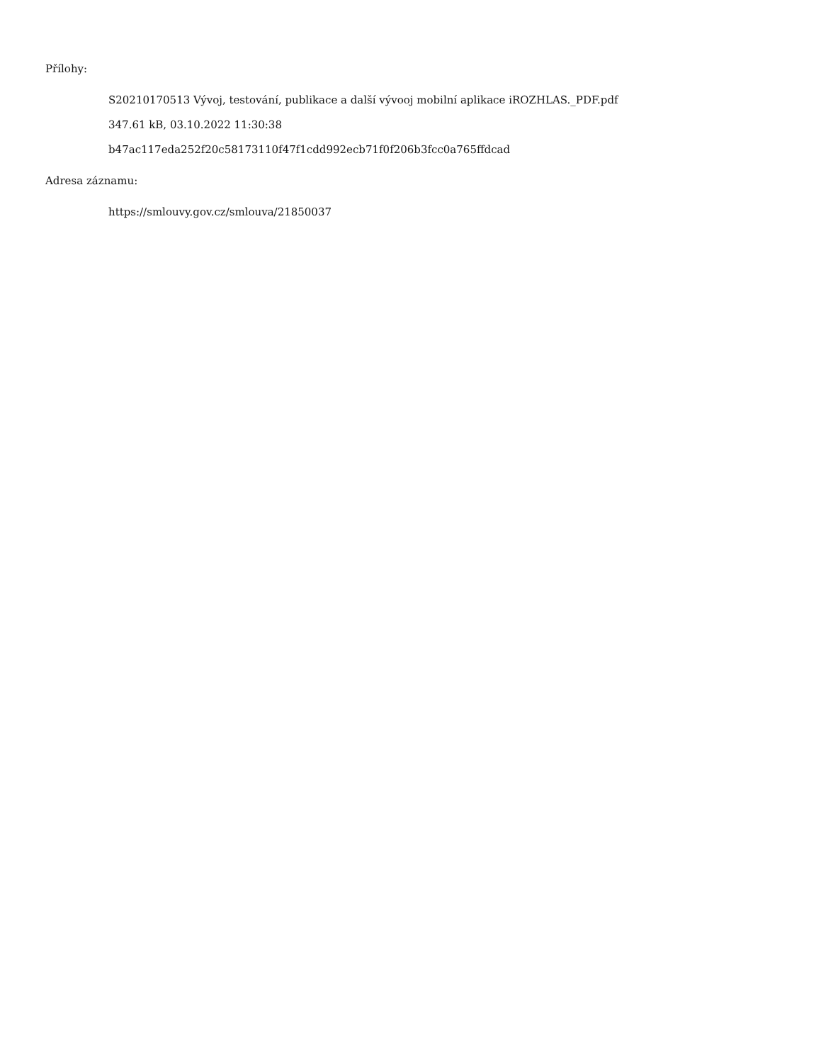Přílohy:
S20210170513 Vývoj, testování, publikace a další vývooj mobilní aplikace iROZHLAS._PDF.pdf
347.61 kB, 03.10.2022 11:30:38
b47ac117eda252f20c58173110f47f1cdd992ecb71f0f206b3fcc0a765ffdcad
Adresa záznamu:
https://smlouvy.gov.cz/smlouva/21850037